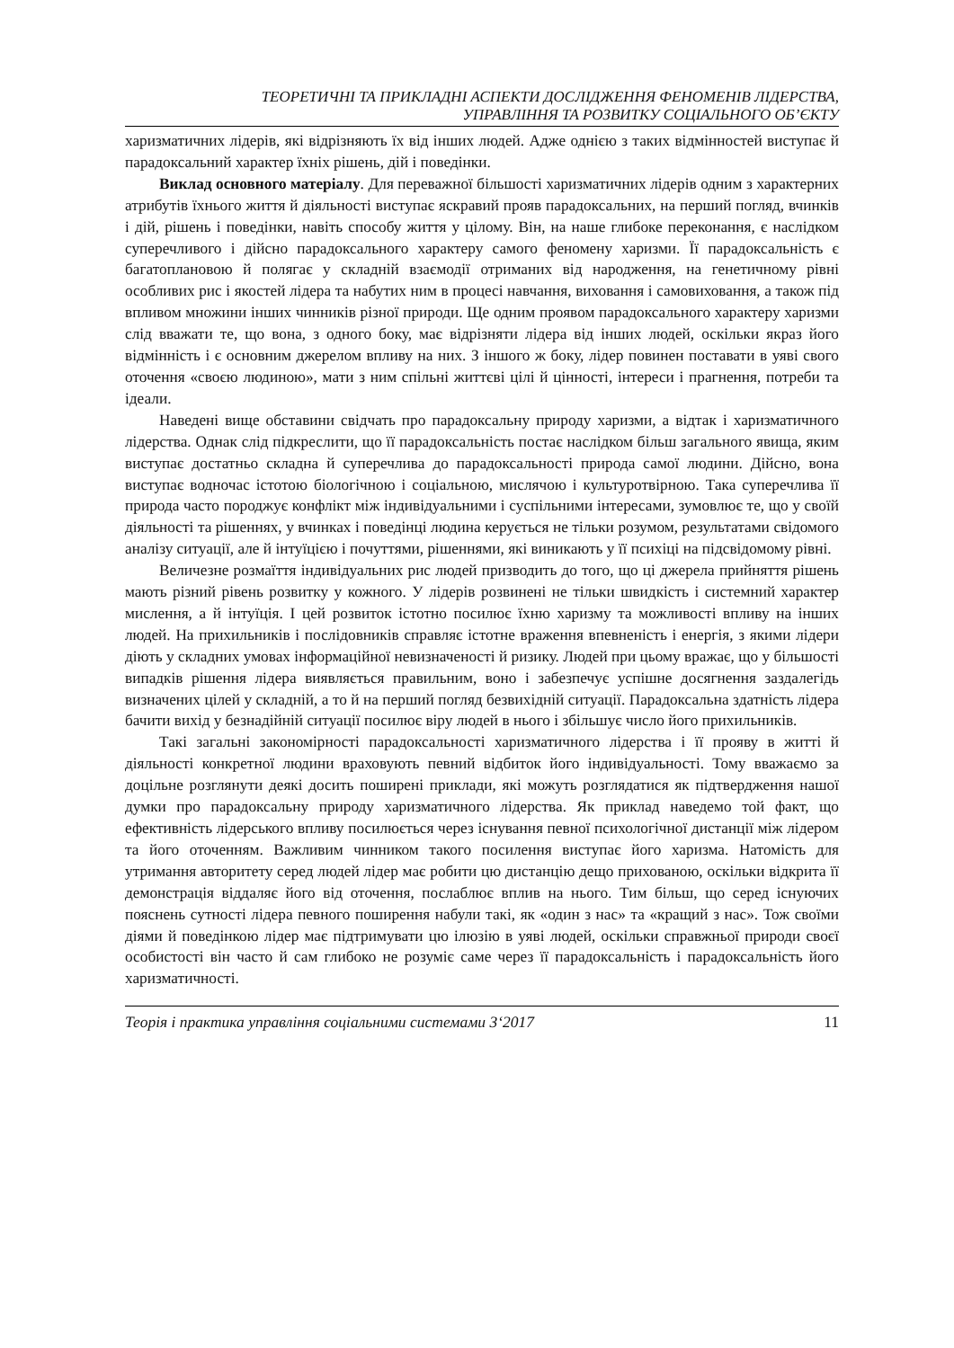ТЕОРЕТИЧНІ ТА ПРИКЛАДНІ АСПЕКТИ ДОСЛІДЖЕННЯ ФЕНОМЕНІВ ЛІДЕРСТВА,
УПРАВЛІННЯ ТА РОЗВИТКУ СОЦІАЛЬНОГО ОБ’ЄКТУ
харизматичних лідерів, які відрізняють їх від інших людей. Адже однією з таких відмінностей виступає й парадоксальний характер їхніх рішень, дій і поведінки.
Виклад основного матеріалу. Для переважної більшості харизматичних лідерів одним з характерних атрибутів їхнього життя й діяльності виступає яскравий прояв парадоксальних, на перший погляд, вчинків і дій, рішень і поведінки, навіть способу життя у цілому. Він, на наше глибоке переконання, є наслідком суперечливого і дійсно парадоксального характеру самого феномену харизми. Її парадоксальність є багатоплановою й полягає у складній взаємодії отриманих від народження, на генетичному рівні особливих рис і якостей лідера та набутих ним в процесі навчання, виховання і самовиховання, а також під впливом множини інших чинників різної природи. Ще одним проявом парадоксального характеру харизми слід вважати те, що вона, з одного боку, має відрізняти лідера від інших людей, оскільки якраз його відмінність і є основним джерелом впливу на них. З іншого ж боку, лідер повинен поставати в уяві свого оточення «своєю людиною», мати з ним спільні життєві цілі й цінності, інтереси і прагнення, потреби та ідеали.
Наведені вище обставини свідчать про парадоксальну природу харизми, а відтак і харизматичного лідерства. Однак слід підкреслити, що її парадоксальність постає наслідком більш загального явища, яким виступає достатньо складна й суперечлива до парадоксальності природа самої людини. Дійсно, вона виступає водночас істотою біологічною і соціальною, мислячою і культуротвірною. Така суперечлива її природа часто породжує конфлікт між індивідуальними і суспільними інтересами, зумовлює те, що у своїй діяльності та рішеннях, у вчинках і поведінці людина керується не тільки розумом, результатами свідомого аналізу ситуації, але й інтуїцією і почуттями, рішеннями, які виникають у її психіці на підсвідомому рівні.
Величезне розмаїття індивідуальних рис людей призводить до того, що ці джерела прийняття рішень мають різний рівень розвитку у кожного. У лідерів розвинені не тільки швидкість і системний характер мислення, а й інтуїція. І цей розвиток істотно посилює їхню харизму та можливості впливу на інших людей. На прихильників і послідовників справляє істотне враження впевненість і енергія, з якими лідери діють у складних умовах інформаційної невизначеності й ризику. Людей при цьому вражає, що у більшості випадків рішення лідера виявляється правильним, воно і забезпечує успішне досягнення заздалегідь визначених цілей у складній, а то й на перший погляд безвихідній ситуації. Парадоксальна здатність лідера бачити вихід у безнадійній ситуації посилює віру людей в нього і збільшує число його прихильників.
Такі загальні закономірності парадоксальності харизматичного лідерства і її прояву в житті й діяльності конкретної людини враховують певний відбиток його індивідуальності. Тому вважаємо за доцільне розглянути деякі досить поширені приклади, які можуть розглядатися як підтвердження нашої думки про парадоксальну природу харизматичного лідерства. Як приклад наведемо той факт, що ефективність лідерського впливу посилюється через існування певної психологічної дистанції між лідером та його оточенням. Важливим чинником такого посилення виступає його харизма. Натомість для утримання авторитету серед людей лідер має робити цю дистанцію дещо прихованою, оскільки відкрита її демонстрація віддаляє його від оточення, послаблює вплив на нього. Тим більш, що серед існуючих пояснень сутності лідера певного поширення набули такі, як «один з нас» та «кращий з нас». Тож своїми діями й поведінкою лідер має підтримувати цю ілюзію в уяві людей, оскільки справжньої природи своєї особистості він часто й сам глибоко не розуміє саме через її парадоксальність і парадоксальність його харизматичності.
Теорія і практика управління соціальними системами 3‘2017 11